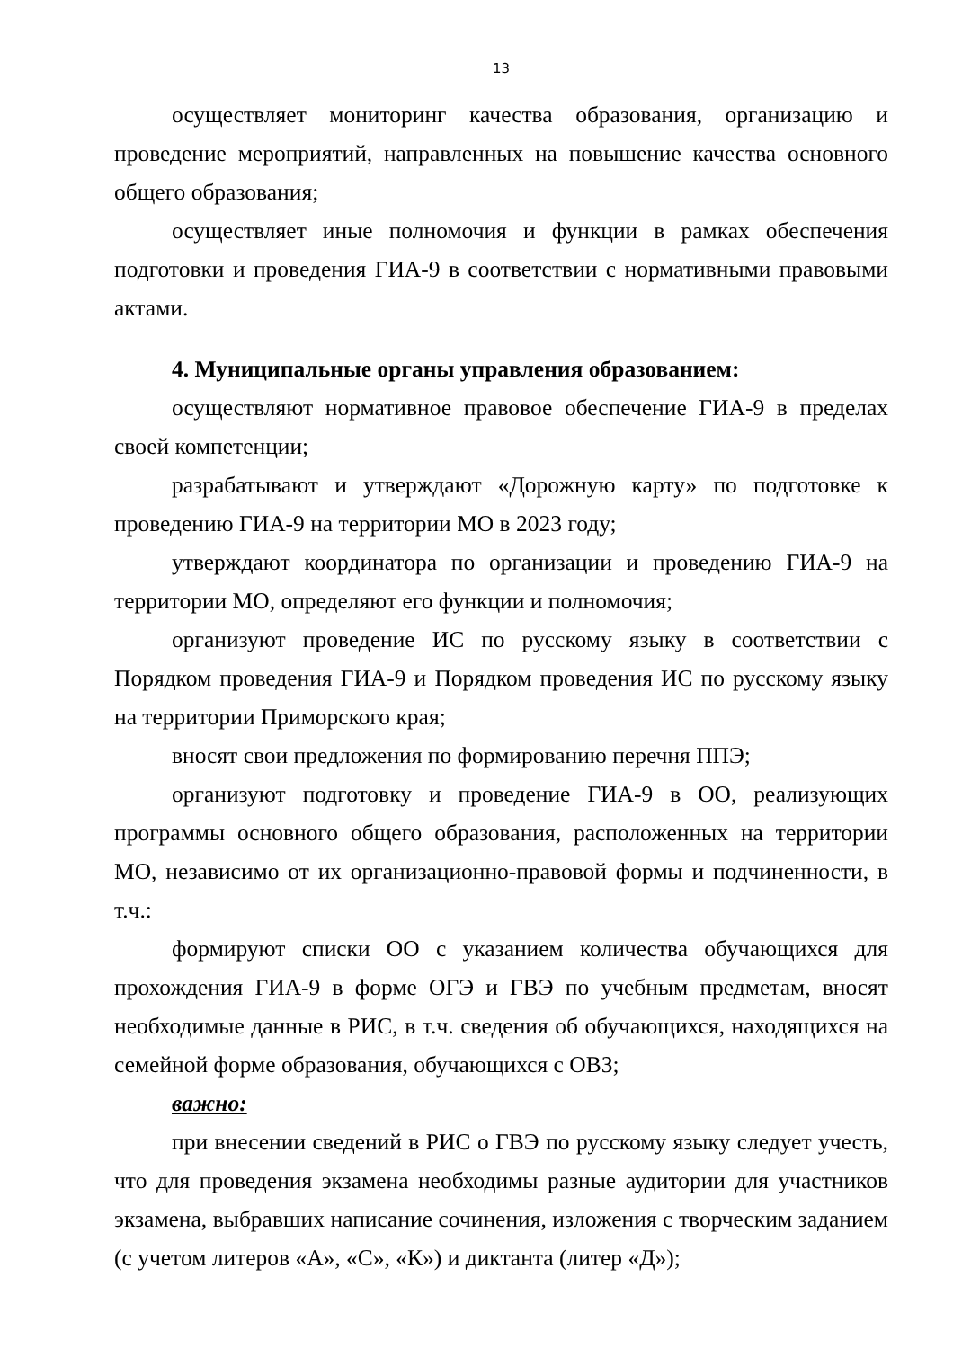13
осуществляет мониторинг качества образования, организацию и проведение мероприятий, направленных на повышение качества основного общего образования;
осуществляет иные полномочия и функции в рамках обеспечения подготовки и проведения ГИА-9 в соответствии с нормативными правовыми актами.
4. Муниципальные органы управления образованием:
осуществляют нормативное правовое обеспечение ГИА-9 в пределах своей компетенции;
разрабатывают и утверждают «Дорожную карту» по подготовке к проведению ГИА-9 на территории МО в 2023 году;
утверждают координатора по организации и проведению ГИА-9 на территории МО, определяют его функции и полномочия;
организуют проведение ИС по русскому языку в соответствии с Порядком проведения ГИА-9 и Порядком проведения ИС по русскому языку на территории Приморского края;
вносят свои предложения по формированию перечня ППЭ;
организуют подготовку и проведение ГИА-9 в ОО, реализующих программы основного общего образования, расположенных на территории МО, независимо от их организационно-правовой формы и подчиненности, в т.ч.:
формируют списки ОО с указанием количества обучающихся для прохождения ГИА-9 в форме ОГЭ и ГВЭ по учебным предметам, вносят необходимые данные в РИС, в т.ч. сведения об обучающихся, находящихся на семейной форме образования, обучающихся с ОВЗ;
важно:
при внесении сведений в РИС о ГВЭ по русскому языку следует учесть, что для проведения экзамена необходимы разные аудитории для участников экзамена, выбравших написание сочинения, изложения с творческим заданием (с учетом литеров «А», «С», «К») и диктанта (литер «Д»);